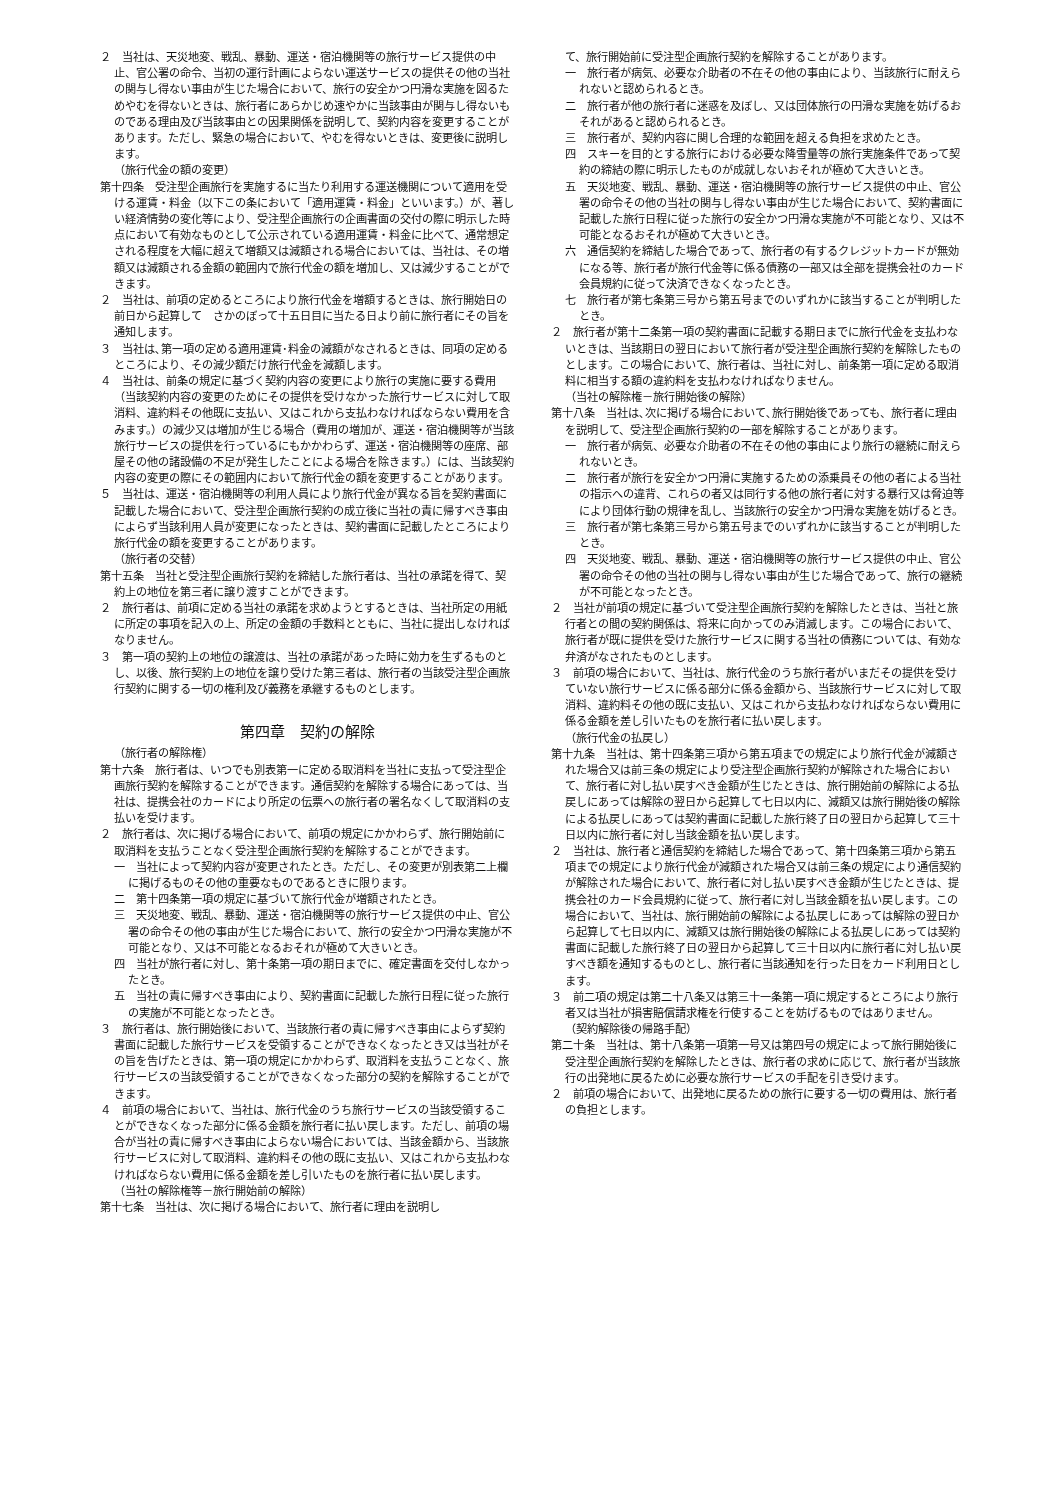２　当社は、天災地変、戦乱、暴動、運送・宿泊機関等の旅行サービス提供の中止、官公署の命令、当初の運行計画によらない運送サービスの提供その他の当社の関与し得ない事由が生じた場合において、旅行の安全かつ円滑な実施を図るためやむを得ないときは、旅行者にあらかじめ速やかに当該事由が関与し得ないものである理由及び当該事由との因果関係を説明して、契約内容を変更することがあります。ただし、緊急の場合において、やむを得ないときは、変更後に説明します。
（旅行代金の額の変更）
第十四条　受注型企画旅行を実施するに当たり利用する運送機関について適用を受ける運賃・料金（以下この条において「適用運賃・料金」といいます。）が、著しい経済情勢の変化等により、受注型企画旅行の企画書面の交付の際に明示した時点において有効なものとして公示されている適用運賃・料金に比べて、通常想定される程度を大幅に超えて増額又は減額される場合においては、当社は、その増額又は減額される金額の範囲内で旅行代金の額を増加し、又は減少することができます。
２　当社は、前項の定めるところにより旅行代金を増額するときは、旅行開始日の前日から起算して　さかのぼって十五日目に当たる日より前に旅行者にその旨を通知します。
３　当社は､第一項の定める適用運賃･料金の減額がなされるときは、同項の定めるところにより、その減少額だけ旅行代金を減額します。
４　当社は、前条の規定に基づく契約内容の変更により旅行の実施に要する費用（当該契約内容の変更のためにその提供を受けなかった旅行サービスに対して取消料、違約料その他既に支払い、又はこれから支払わなければならない費用を含みます。）の減少又は増加が生じる場合（費用の増加が、運送・宿泊機関等が当該旅行サービスの提供を行っているにもかかわらず、運送・宿泊機関等の座席、部屋その他の諸設備の不足が発生したことによる場合を除きます。）には、当該契約内容の変更の際にその範囲内において旅行代金の額を変更することがあります。
５　当社は、運送・宿泊機関等の利用人員により旅行代金が異なる旨を契約書面に記載した場合において、受注型企画旅行契約の成立後に当社の責に帰すべき事由によらず当該利用人員が変更になったときは、契約書面に記載したところにより旅行代金の額を変更することがあります。
（旅行者の交替）
第十五条　当社と受注型企画旅行契約を締結した旅行者は、当社の承諾を得て、契約上の地位を第三者に譲り渡すことができます。
２　旅行者は、前項に定める当社の承諾を求めようとするときは、当社所定の用紙に所定の事項を記入の上、所定の金額の手数料とともに、当社に提出しなければなりません。
３　第一項の契約上の地位の譲渡は、当社の承諾があった時に効力を生ずるものとし、以後、旅行契約上の地位を譲り受けた第三者は、旅行者の当該受注型企画旅行契約に関する一切の権利及び義務を承継するものとします。
第四章　契約の解除
（旅行者の解除権）
第十六条　旅行者は、いつでも別表第一に定める取消料を当社に支払って受注型企画旅行契約を解除することができます。通信契約を解除する場合にあっては、当社は、提携会社のカードにより所定の伝票への旅行者の署名なくして取消料の支払いを受けます。
２　旅行者は、次に掲げる場合において、前項の規定にかかわらず、旅行開始前に取消料を支払うことなく受注型企画旅行契約を解除することができます。
一　当社によって契約内容が変更されたとき。ただし、その変更が別表第二上欄に掲げるものその他の重要なものであるときに限ります。
二　第十四条第一項の規定に基づいて旅行代金が増額されたとき。
三　天災地変、戦乱、暴動、運送・宿泊機関等の旅行サービス提供の中止、官公署の命令その他の事由が生じた場合において、旅行の安全かつ円滑な実施が不可能となり、又は不可能となるおそれが極めて大きいとき。
四　当社が旅行者に対し、第十条第一項の期日までに、確定書面を交付しなかったとき。
五　当社の責に帰すべき事由により、契約書面に記載した旅行日程に従った旅行の実施が不可能となったとき。
３　旅行者は、旅行開始後において、当該旅行者の責に帰すべき事由によらず契約書面に記載した旅行サービスを受領することができなくなったとき又は当社がその旨を告げたときは、第一項の規定にかかわらず、取消料を支払うことなく、旅行サービスの当該受領することができなくなった部分の契約を解除することができます。
４　前項の場合において、当社は、旅行代金のうち旅行サービスの当該受領することができなくなった部分に係る金額を旅行者に払い戻します。ただし、前項の場合が当社の責に帰すべき事由によらない場合においては、当該金額から、当該旅行サービスに対して取消料、違約料その他の既に支払い、又はこれから支払わなければならない費用に係る金額を差し引いたものを旅行者に払い戻します。
（当社の解除権等－旅行開始前の解除）
第十七条　当社は、次に掲げる場合において、旅行者に理由を説明し
て、旅行開始前に受注型企画旅行契約を解除することがあります。
一　旅行者が病気、必要な介助者の不在その他の事由により、当該旅行に耐えられないと認められるとき。
二　旅行者が他の旅行者に迷惑を及ぼし、又は団体旅行の円滑な実施を妨げるおそれがあると認められるとき。
三　旅行者が、契約内容に関し合理的な範囲を超える負担を求めたとき。
四　スキーを目的とする旅行における必要な降雪量等の旅行実施条件であって契約の締結の際に明示したものが成就しないおそれが極めて大きいとき。
五　天災地変、戦乱、暴動、運送・宿泊機関等の旅行サービス提供の中止、官公署の命令その他の当社の関与し得ない事由が生じた場合において、契約書面に記載した旅行日程に従った旅行の安全かつ円滑な実施が不可能となり、又は不可能となるおそれが極めて大きいとき。
六　通信契約を締結した場合であって、旅行者の有するクレジットカードが無効になる等、旅行者が旅行代金等に係る債務の一部又は全部を提携会社のカード会員規約に従って決済できなくなったとき。
七　旅行者が第七条第三号から第五号までのいずれかに該当することが判明したとき。
２　旅行者が第十二条第一項の契約書面に記載する期日までに旅行代金を支払わないときは、当該期日の翌日において旅行者が受注型企画旅行契約を解除したものとします。この場合において、旅行者は、当社に対し、前条第一項に定める取消料に相当する額の違約料を支払わなければなりません。
（当社の解除権－旅行開始後の解除）
第十八条　当社は､次に掲げる場合において､旅行開始後であっても、旅行者に理由を説明して、受注型企画旅行契約の一部を解除することがあります。
一　旅行者が病気、必要な介助者の不在その他の事由により旅行の継続に耐えられないとき。
二　旅行者が旅行を安全かつ円滑に実施するための添乗員その他の者による当社の指示への違背、これらの者又は同行する他の旅行者に対する暴行又は脅迫等により団体行動の規律を乱し、当該旅行の安全かつ円滑な実施を妨げるとき。
三　旅行者が第七条第三号から第五号までのいずれかに該当することが判明したとき。
四　天災地変、戦乱、暴動、運送・宿泊機関等の旅行サービス提供の中止、官公署の命令その他の当社の関与し得ない事由が生じた場合であって、旅行の継続が不可能となったとき。
２　当社が前項の規定に基づいて受注型企画旅行契約を解除したときは、当社と旅行者との間の契約関係は、将来に向かってのみ消滅します。この場合において、旅行者が既に提供を受けた旅行サービスに関する当社の債務については、有効な弁済がなされたものとします。
３　前項の場合において、当社は、旅行代金のうち旅行者がいまだその提供を受けていない旅行サービスに係る部分に係る金額から、当該旅行サービスに対して取消料、違約料その他の既に支払い、又はこれから支払わなければならない費用に係る金額を差し引いたものを旅行者に払い戻します。
（旅行代金の払戻し）
第十九条　当社は、第十四条第三項から第五項までの規定により旅行代金が減額された場合又は前三条の規定により受注型企画旅行契約が解除された場合において、旅行者に対し払い戻すべき金額が生じたときは、旅行開始前の解除による払戻しにあっては解除の翌日から起算して七日以内に、減額又は旅行開始後の解除による払戻しにあっては契約書面に記載した旅行終了日の翌日から起算して三十日以内に旅行者に対し当該金額を払い戻します。
２　当社は、旅行者と通信契約を締結した場合であって、第十四条第三項から第五項までの規定により旅行代金が減額された場合又は前三条の規定により通信契約が解除された場合において、旅行者に対し払い戻すべき金額が生じたときは、提携会社のカード会員規約に従って、旅行者に対し当該金額を払い戻します。この場合において、当社は、旅行開始前の解除による払戻しにあっては解除の翌日から起算して七日以内に、減額又は旅行開始後の解除による払戻しにあっては契約書面に記載した旅行終了日の翌日から起算して三十日以内に旅行者に対し払い戻すべき額を通知するものとし、旅行者に当該通知を行った日をカード利用日とします。
３　前二項の規定は第二十八条又は第三十一条第一項に規定するところにより旅行者又は当社が損害賠償請求権を行使することを妨げるものではありません。
（契約解除後の帰路手配）
第二十条　当社は、第十八条第一項第一号又は第四号の規定によって旅行開始後に受注型企画旅行契約を解除したときは、旅行者の求めに応じて、旅行者が当該旅行の出発地に戻るために必要な旅行サービスの手配を引き受けます。
２　前項の場合において、出発地に戻るための旅行に要する一切の費用は、旅行者の負担とします。